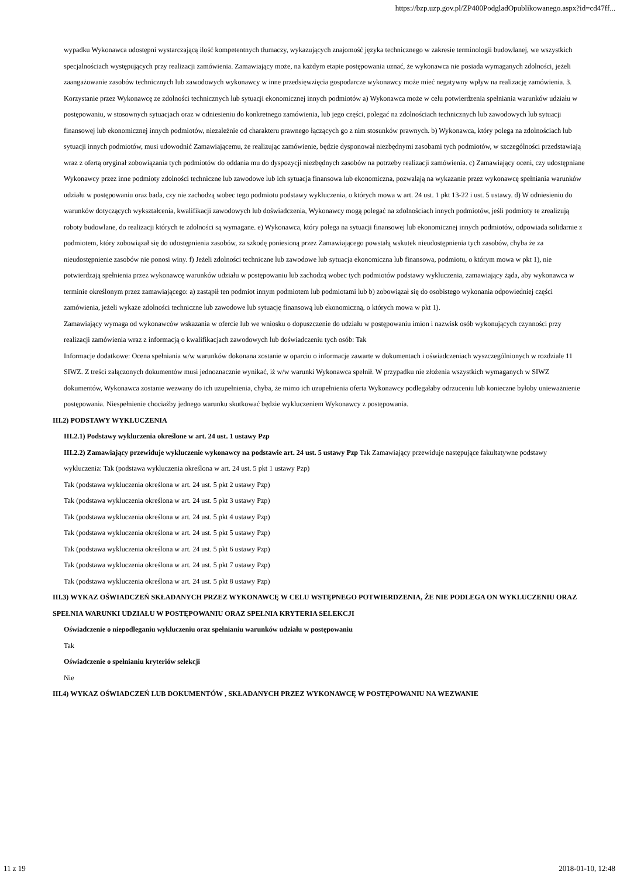https://bzp.uzp.gov.pl/ZP400PodgladOpublikowanego.aspx?id=cd47ff...
wypadku Wykonawca udostępni wystarczającą ilość kompetentnych tłumaczy, wykazujących znajomość języka technicznego w zakresie terminologii budowlanej, we wszystkich specjalnościach występujących przy realizacji zamówienia. Zamawiający może, na każdym etapie postępowania uznać, że wykonawca nie posiada wymaganych zdolności, jeżeli zaangażowanie zasobów technicznych lub zawodowych wykonawcy w inne przedsięwzięcia gospodarcze wykonawcy może mieć negatywny wpływ na realizację zamówienia. 3. Korzystanie przez Wykonawcę ze zdolności technicznych lub sytuacji ekonomicznej innych podmiotów a) Wykonawca może w celu potwierdzenia spełniania warunków udziału w postępowaniu, w stosownych sytuacjach oraz w odniesieniu do konkretnego zamówienia, lub jego części, polegać na zdolnościach technicznych lub zawodowych lub sytuacji finansowej lub ekonomicznej innych podmiotów, niezależnie od charakteru prawnego łączących go z nim stosunków prawnych. b) Wykonawca, który polega na zdolnościach lub sytuacji innych podmiotów, musi udowodnić Zamawiającemu, że realizując zamówienie, będzie dysponował niezbędnymi zasobami tych podmiotów, w szczególności przedstawiają wraz z ofertą oryginał zobowiązania tych podmiotów do oddania mu do dyspozycji niezbędnych zasobów na potrzeby realizacji zamówienia. c) Zamawiający oceni, czy udostępniane Wykonawcy przez inne podmioty zdolności techniczne lub zawodowe lub ich sytuacja finansowa lub ekonomiczna, pozwalają na wykazanie przez wykonawcę spełniania warunków udziału w postępowaniu oraz bada, czy nie zachodzą wobec tego podmiotu podstawy wykluczenia, o których mowa w art. 24 ust. 1 pkt 13-22 i ust. 5 ustawy. d) W odniesieniu do warunków dotyczących wykształcenia, kwalifikacji zawodowych lub doświadczenia, Wykonawcy mogą polegać na zdolnościach innych podmiotów, jeśli podmioty te zrealizują roboty budowlane, do realizacji których te zdolności są wymagane. e) Wykonawca, który polega na sytuacji finansowej lub ekonomicznej innych podmiotów, odpowiada solidarnie z podmiotem, który zobowiązał się do udostępnienia zasobów, za szkodę poniesioną przez Zamawiającego powstałą wskutek nieudostępnienia tych zasobów, chyba że za nieudostępnienie zasobów nie ponosi winy. f) Jeżeli zdolności techniczne lub zawodowe lub sytuacja ekonomiczna lub finansowa, podmiotu, o którym mowa w pkt 1), nie potwierdzają spełnienia przez wykonawcę warunków udziału w postępowaniu lub zachodzą wobec tych podmiotów podstawy wykluczenia, zamawiający żąda, aby wykonawca w terminie określonym przez zamawiającego: a) zastąpił ten podmiot innym podmiotem lub podmiotami lub b) zobowiązał się do osobistego wykonania odpowiedniej części zamówienia, jeżeli wykaże zdolności techniczne lub zawodowe lub sytuację finansową lub ekonomiczną, o których mowa w pkt 1).
Zamawiający wymaga od wykonawców wskazania w ofercie lub we wniosku o dopuszczenie do udziału w postępowaniu imion i nazwisk osób wykonujących czynności przy realizacji zamówienia wraz z informacją o kwalifikacjach zawodowych lub doświadczeniu tych osób: Tak
Informacje dodatkowe: Ocena spełniania w/w warunków dokonana zostanie w oparciu o informacje zawarte w dokumentach i oświadczeniach wyszczególnionych w rozdziale 11 SIWZ. Z treści załączonych dokumentów musi jednoznacznie wynikać, iż w/w warunki Wykonawca spełnił. W przypadku nie złożenia wszystkich wymaganych w SIWZ dokumentów, Wykonawca zostanie wezwany do ich uzupełnienia, chyba, że mimo ich uzupełnienia oferta Wykonawcy podlegałaby odrzuceniu lub konieczne byłoby unieważnienie postępowania. Niespełnienie chociażby jednego warunku skutkować będzie wykluczeniem Wykonawcy z postępowania.
III.2) PODSTAWY WYKLUCZENIA
III.2.1) Podstawy wykluczenia określone w art. 24 ust. 1 ustawy Pzp
III.2.2) Zamawiający przewiduje wykluczenie wykonawcy na podstawie art. 24 ust. 5 ustawy Pzp Tak Zamawiający przewiduje następujące fakultatywne podstawy wykluczenia: Tak (podstawa wykluczenia określona w art. 24 ust. 5 pkt 1 ustawy Pzp)
Tak (podstawa wykluczenia określona w art. 24 ust. 5 pkt 2 ustawy Pzp)
Tak (podstawa wykluczenia określona w art. 24 ust. 5 pkt 3 ustawy Pzp)
Tak (podstawa wykluczenia określona w art. 24 ust. 5 pkt 4 ustawy Pzp)
Tak (podstawa wykluczenia określona w art. 24 ust. 5 pkt 5 ustawy Pzp)
Tak (podstawa wykluczenia określona w art. 24 ust. 5 pkt 6 ustawy Pzp)
Tak (podstawa wykluczenia określona w art. 24 ust. 5 pkt 7 ustawy Pzp)
Tak (podstawa wykluczenia określona w art. 24 ust. 5 pkt 8 ustawy Pzp)
III.3) WYKAZ OŚWIADCZEŃ SKŁADANYCH PRZEZ WYKONAWCĘ W CELU WSTĘPNEGO POTWIERDZENIA, ŻE NIE PODLEGA ON WYKLUCZENIU ORAZ SPEŁNIA WARUNKI UDZIAŁU W POSTĘPOWANIU ORAZ SPEŁNIA KRYTERIA SELEKCJI
Oświadczenie o niepodleganiu wykluczeniu oraz spełnianiu warunków udziału w postępowaniu
Tak
Oświadczenie o spełnianiu kryteriów selekcji
Nie
III.4) WYKAZ OŚWIADCZEŃ LUB DOKUMENTÓW , SKŁADANYCH PRZEZ WYKONAWCĘ W POSTĘPOWANIU NA WEZWANIE
11 z 19 2018-01-10, 12:48